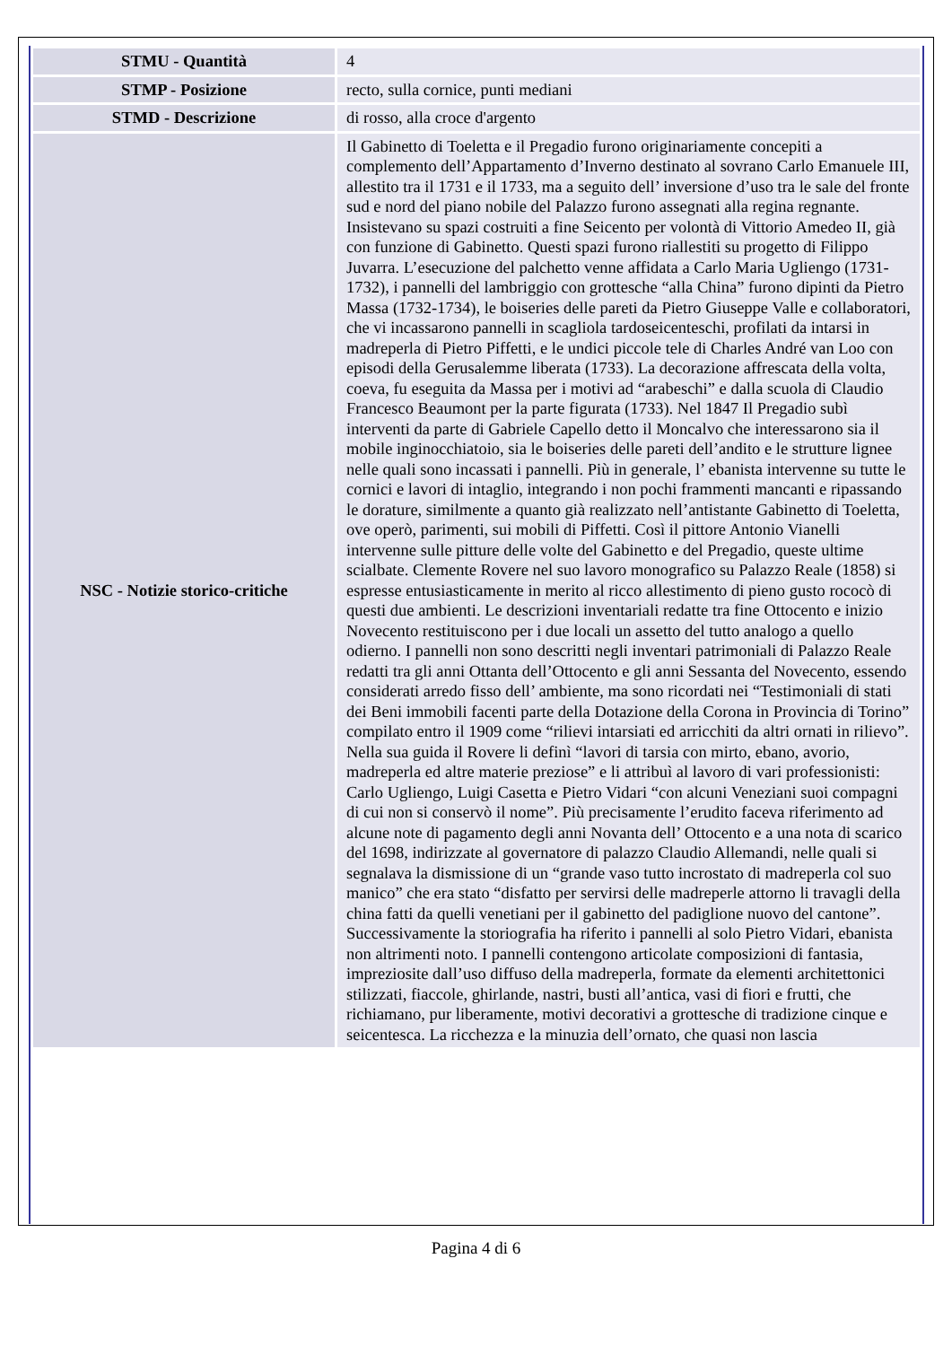| STMU - Quantità | 4 |
| STMP - Posizione | recto, sulla cornice, punti mediani |
| STMD - Descrizione | di rosso, alla croce d'argento |
| NSC - Notizie storico-critiche | Il Gabinetto di Toeletta e il Pregadio furono originariamente concepiti a complemento dell’Appartamento d’Inverno destinato al sovrano Carlo Emanuele III, allestito tra il 1731 e il 1733, ma a seguito dell’ inversione d’uso tra le sale del fronte sud e nord del piano nobile del Palazzo furono assegnati alla regina regnante. Insistevano su spazi costruiti a fine Seicento per volontà di Vittorio Amedeo II, già con funzione di Gabinetto. Questi spazi furono riallestiti su progetto di Filippo Juvarra. L’esecuzione del palchetto venne affidata a Carlo Maria Ugliengo (1731-1732), i pannelli del lambriggio con grottesche “alla China” furono dipinti da Pietro Massa (1732-1734), le boiseries delle pareti da Pietro Giuseppe Valle e collaboratori, che vi incassarono pannelli in scagliola tardoseicenteschi, profilati da intarsi in madreperla di Pietro Piffetti, e le undici piccole tele di Charles André van Loo con episodi della Gerusalemme liberata (1733). La decorazione affrescata della volta, coeva, fu eseguita da Massa per i motivi ad “arabeschi” e dalla scuola di Claudio Francesco Beaumont per la parte figurata (1733). Nel 1847 Il Pregadio subì interventi da parte di Gabriele Capello detto il Moncalvo che interessarono sia il mobile inginocchiatoio, sia le boiseries delle pareti dell’andito e le strutture lignee nelle quali sono incassati i pannelli. Più in generale, l’ ebanista intervenne su tutte le cornici e lavori di intaglio, integrando i non pochi frammenti mancanti e ripassando le dorature, similmente a quanto già realizzato nell’antistante Gabinetto di Toeletta, ove operò, parimenti, sui mobili di Piffetti. Così il pittore Antonio Vianelli intervenne sulle pitture delle volte del Gabinetto e del Pregadio, queste ultime scialbate. Clemente Rovere nel suo lavoro monografico su Palazzo Reale (1858) si espresse entusiasticamente in merito al ricco allestimento di pieno gusto rococò di questi due ambienti. Le descrizioni inventariali redatte tra fine Ottocento e inizio Novecento restituiscono per i due locali un assetto del tutto analogo a quello odierno. I pannelli non sono descritti negli inventari patrimoniali di Palazzo Reale redatti tra gli anni Ottanta dell’Ottocento e gli anni Sessanta del Novecento, essendo considerati arredo fisso dell’ ambiente, ma sono ricordati nei “Testimoniali di stati dei Beni immobili facenti parte della Dotazione della Corona in Provincia di Torino” compilato entro il 1909 come “rilievi intarsiati ed arricchiti da altri ornati in rilievo”. Nella sua guida il Rovere li definì “lavori di tarsia con mirto, ebano, avorio, madreperla ed altre materie preziose” e li attribuì al lavoro di vari professionisti: Carlo Ugliengo, Luigi Casetta e Pietro Vidari “con alcuni Veneziani suoi compagni di cui non si conservò il nome”. Più precisamente l’erudito faceva riferimento ad alcune note di pagamento degli anni Novanta dell’ Ottocento e a una nota di scarico del 1698, indirizzate al governatore di palazzo Claudio Allemandi, nelle quali si segnalava la dismissione di un “grande vaso tutto incrostato di madreperla col suo manico” che era stato “disfatto per servirsi delle madreperle attorno li travagli della china fatti da quelli venetiani per il gabinetto del padiglione nuovo del cantone”. Successivamente la storiografia ha riferito i pannelli al solo Pietro Vidari, ebanista non altrimenti noto. I pannelli contengono articolate composizioni di fantasia, impreziosite dall’uso diffuso della madreperla, formate da elementi architettonici stilizzati, fiaccole, ghirlande, nastri, busti all’antica, vasi di fiori e frutti, che richiamano, pur liberamente, motivi decorativi a grottesche di tradizione cinque e seicentesca. La ricchezza e la minuzia dell’ornato, che quasi non lascia |
Pagina 4 di 6